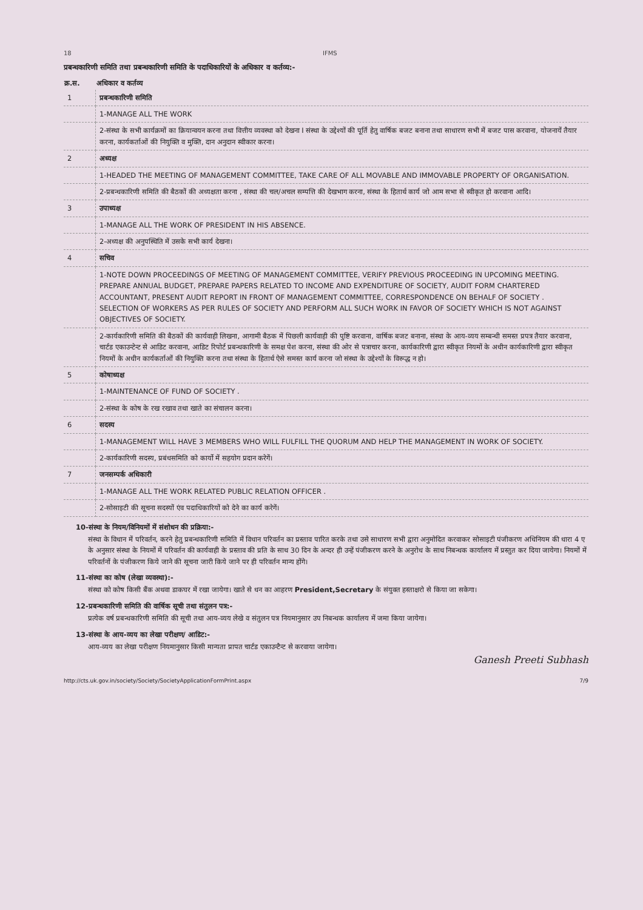18 IFMS
प्रबन्धकारिणी समिति तथा प्रबन्धकारिणी समिति के पदाधिकारियों के अधिकार व कर्तव्य:-
| क्र.स. | अधिकार व कर्तव्य |
| --- | --- |
| 1 | प्रबन्धकारिणी समिति |
| | 1-MANAGE ALL THE WORK |
| | 2-संस्था के सभी कार्यक्रमों का क्रियान्वयन करना तथा वित्तीय व्यवस्था को देखना I संस्था के उद्देश्यों की पूर्ति हेतु वार्षिक बजट बनाना तथा साधारण सभी में बजट पास करवाना, योजनायें तैयार करना, कार्यकर्ताओं की नियुक्ति व मुक्ति, दान अनुदान स्वीकार करना। |
| 2 | अध्यक्ष |
| | 1-HEADED THE MEETING OF MANAGEMENT COMMITTEE, TAKE CARE OF ALL MOVABLE AND IMMOVABLE PROPERTY OF ORGANISATION. |
| | 2-प्रबन्धकारिणी समिति की बैठकों की अध्यक्षता करना , संस्था की चल/अचल सम्पत्ति की देखभाग करना, संस्था के हितार्थ कार्य जो आम सभा से स्वीकृत हो करवाना आदि। |
| 3 | उपाध्यक्ष |
| | 1-MANAGE ALL THE WORK OF PRESIDENT IN HIS ABSENCE. |
| | 2-अध्यक्ष की अनुपस्थिति में उसके सभी कार्य देखना। |
| 4 | सचिव |
| | 1-NOTE DOWN PROCEEDINGS OF MEETING OF MANAGEMENT COMMITTEE, VERIFY PREVIOUS PROCEEDING IN UPCOMING MEETING. PREPARE ANNUAL BUDGET, PREPARE PAPERS RELATED TO INCOME AND EXPENDITURE OF SOCIETY, AUDIT FORM CHARTERED ACCOUNTANT, PRESENT AUDIT REPORT IN FRONT OF MANAGEMENT COMMITTEE, CORRESPONDENCE ON BEHALF OF SOCIETY . SELECTION OF WORKERS AS PER RULES OF SOCIETY AND PERFORM ALL SUCH WORK IN FAVOR OF SOCIETY WHICH IS NOT AGAINST OBJECTIVES OF SOCIETY. |
| | 2-कार्यकारिणी समिति की बैठकों की कार्यवाही लिखना, आगामी बैठक में पिछली कार्यवाही की पुष्टि करवाना, वार्षिक बजट बनाना, संस्था के आय-व्यय सम्बन्धी समस्त प्रपत्र तैयार करवाना, चार्टड एकाउन्टेन्ट से आडिट करवाना, आडिट रिपोर्ट प्रबन्धकारिणी के समक्ष पेश करना, संस्था की ओर से पत्राचार करना, कार्यकारिणी द्वारा स्वीकृत नियमों के अधीन कार्यकारिणी द्वारा स्वीकृत नियमों के अधीन कार्यकर्ताओं की नियुक्ति करना तथा संस्था के हितार्थ ऐसे समस्त कार्य करना जो संस्था के उद्देश्यों के विरूद्ध न हो। |
| 5 | कोषाध्यक्ष |
| | 1-MAINTENANCE OF FUND OF SOCIETY . |
| | 2-संस्था के कोष के रख रखाव तथा खाते का संचालन करना। |
| 6 | सदस्य |
| | 1-MANAGEMENT WILL HAVE 3 MEMBERS WHO WILL FULFILL THE QUORUM AND HELP THE MANAGEMENT IN WORK OF SOCIETY. |
| | 2-कार्यकारिणी सदस्य, प्रबंधसमिति को कार्यो में सहयोग प्रदान करेगें। |
| 7 | जनसम्पर्क अधिकारी |
| | 1-MANAGE ALL THE WORK RELATED PUBLIC RELATION OFFICER . |
| | 2-सोसाइटी की सूचना सदस्यों एंव पदाधिकारियों को देने का कार्य करेगें। |
10-संस्था के नियम/विनियमों में संशोधन की प्रक्रिया:-
संस्था के विधान में परिवर्तन, करने हेतु प्रबन्धकारिणी समिति में विधान परिवर्तन का प्रस्ताव पारित करके तथा उसे साधारण सभी द्वारा अनुमोदित करवाकर सोसाइटी पंजीकरण अधिनियम की धारा 4 ए के अनुसार संस्था के नियमों में परिवर्तन की कार्यवाही के प्रस्ताव की प्रति के साथ 30 दिन के अन्दर ही उन्हें पंजीकरण करने के अनुरोध के साथ निबन्धक कार्यालय में प्रस्तुत कर दिया जायेगा। नियमों में परिवर्तनों के पंजीकरण किये जाने की सूचना जारी किये जाने पर ही परिवर्तन मान्य होंगे।
11-संस्था का कोष (लेखा व्यवस्था):-
संस्था को कोष किसी बैंक अथवा डाकघर में रखा जायेगा। खाते से धन का आहरण President,Secretary के संयुक्त हस्ताक्षरो से किया जा सकेगा।
12-प्रबन्धकारिणी समिति की वार्षिक सूची तथा संतुलन पत्र:-
प्रत्येक वर्ष प्रबन्धकारिणी समिति की सूची तथा आय-व्यय लेखे व संतुलन पत्र नियमानुसार उप निबन्धक कार्यालय में जमा किया जायेगा।
13-संस्था के आय-व्यय का लेखा परीक्षण/ आडिट:-
आय-व्यय का लेखा परीक्षण नियमानुसार किसी मान्यता प्रापत चार्टड एकाउन्टैन्ट से करवाया जायेगा।
Ganesh Preeti Subhash
http://cts.uk.gov.in/society/Society/SocietyApplicationFormPrint.aspx 7/9